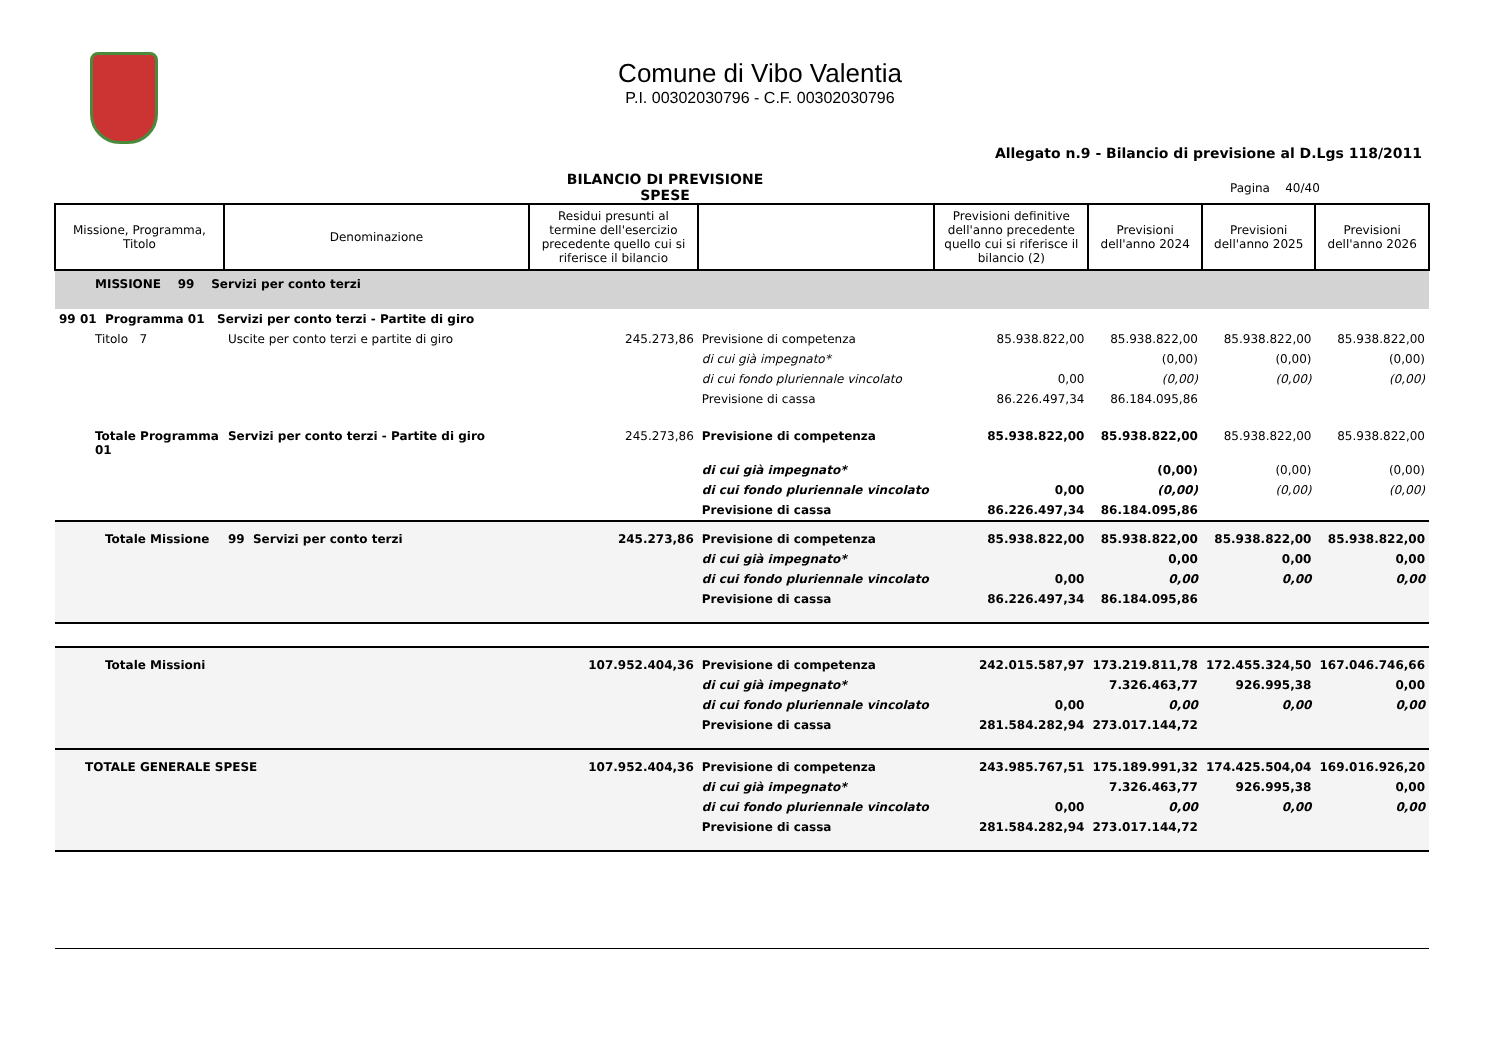Comune di Vibo Valentia
P.I. 00302030796 - C.F. 00302030796
Allegato n.9 - Bilancio di previsione al D.Lgs 118/2011
BILANCIO DI PREVISIONE
SPESE
Pagina 40/40
| Missione, Programma, Titolo | Denominazione | Residui presunti al termine dell'esercizio precedente quello cui si riferisce il bilancio | | Previsioni definitive dell'anno precedente quello cui si riferisce il bilancio (2) | Previsioni dell'anno 2024 | Previsioni dell'anno 2025 | Previsioni dell'anno 2026 |
| --- | --- | --- | --- | --- | --- | --- | --- |
| MISSIONE 99 Servizi per conto terzi | | | | | | | |
| 99 01 Programma 01 Servizi per conto terzi - Partite di giro | | | | | | | |
| Titolo 7 | Uscite per conto terzi e partite di giro | 245.273,86 | Previsione di competenza | 85.938.822,00 | 85.938.822,00 | 85.938.822,00 | 85.938.822,00 |
| | | | di cui già impegnato* | | (0,00) | (0,00) | (0,00) |
| | | | di cui fondo pluriennale vincolato | 0,00 | (0,00) | (0,00) | (0,00) |
| | | | Previsione di cassa | 86.226.497,34 | 86.184.095,86 | | |
| Totale Programma 01 | Servizi per conto terzi - Partite di giro | 245.273,86 | Previsione di competenza | 85.938.822,00 | 85.938.822,00 | 85.938.822,00 | 85.938.822,00 |
| | | | di cui già impegnato* | | (0,00) | (0,00) | (0,00) |
| | | | di cui fondo pluriennale vincolato | 0,00 | (0,00) | (0,00) | (0,00) |
| | | | Previsione di cassa | 86.226.497,34 | 86.184.095,86 | | |
| Totale Missione | 99 Servizi per conto terzi | 245.273,86 | Previsione di competenza | 85.938.822,00 | 85.938.822,00 | 85.938.822,00 | 85.938.822,00 |
| | | | di cui già impegnato* | | 0,00 | 0,00 | 0,00 |
| | | | di cui fondo pluriennale vincolato | 0,00 | 0,00 | 0,00 | 0,00 |
| | | | Previsione di cassa | 86.226.497,34 | 86.184.095,86 | | |
| Totale Missioni | | 107.952.404,36 | Previsione di competenza | 242.015.587,97 | 173.219.811,78 | 172.455.324,50 | 167.046.746,66 |
| | | | di cui già impegnato* | | 7.326.463,77 | 926.995,38 | 0,00 |
| | | | di cui fondo pluriennale vincolato | 0,00 | 0,00 | 0,00 | 0,00 |
| | | | Previsione di cassa | 281.584.282,94 | 273.017.144,72 | | |
| TOTALE GENERALE SPESE | | 107.952.404,36 | Previsione di competenza | 243.985.767,51 | 175.189.991,32 | 174.425.504,04 | 169.016.926,20 |
| | | | di cui già impegnato* | | 7.326.463,77 | 926.995,38 | 0,00 |
| | | | di cui fondo pluriennale vincolato | 0,00 | 0,00 | 0,00 | 0,00 |
| | | | Previsione di cassa | 281.584.282,94 | 273.017.144,72 | | |